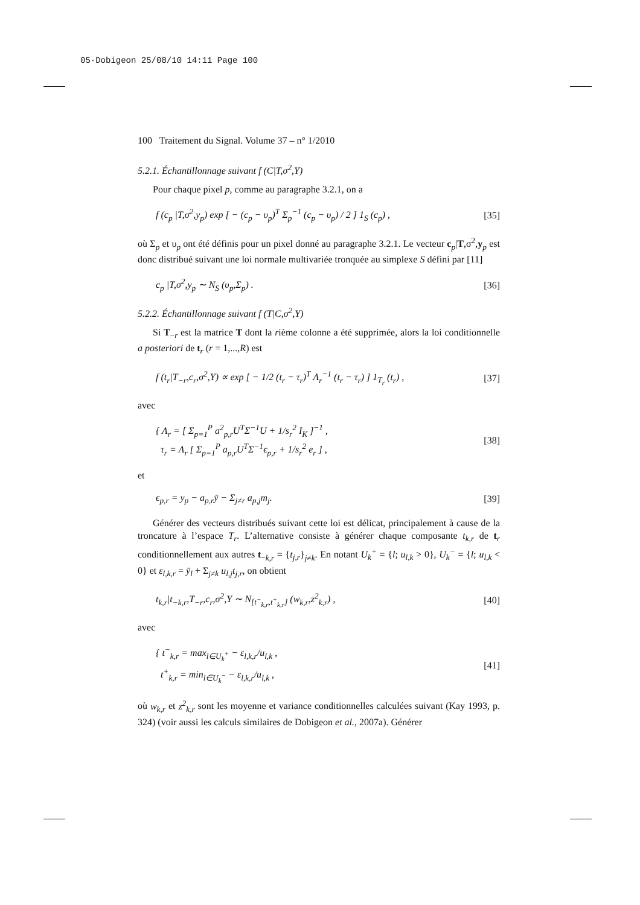05·Dobigeon 25/08/10 14:11 Page 100
100 Traitement du Signal. Volume 37 – n° 1/2010
5.2.1. Échantillonnage suivant f (C|T,σ<sup>2</sup>,Y)
Pour chaque pixel p, comme au paragraphe 3.2.1, on a
f (c<sub>p</sub> |T,σ<sup>2</sup>,y<sub>p</sub>) exp [ − (c<sub>p</sub> − υ<sub>p</sub>)<sup>T</sup> Σ<sub>p</sub><sup>−1</sup> (c<sub>p</sub> − υ<sub>p</sub>) / 2 ] 1<sub>S</sub> (c<sub>p</sub>) , [35]
où Σ<sub>p</sub> et υ<sub>p</sub> ont été définis pour un pixel donné au paragraphe 3.2.1. Le vecteur c<sub>p</sub>|T,σ<sup>2</sup>,y<sub>p</sub> est donc distribué suivant une loi normale multivariée tronquée au simplexe S défini par [11]
c<sub>p</sub> |T,σ<sup>2</sup>,y<sub>p</sub> ∼ N<sub>S</sub> (υ<sub>p</sub>,Σ<sub>p</sub>) . [36]
5.2.2. Échantillonnage suivant f (T|C,σ<sup>2</sup>,Y)
Si T<sub>−r</sub> est la matrice T dont la rième colonne a été supprimée, alors la loi conditionnelle a posteriori de t<sub>r</sub> (r = 1,...,R) est
f (t<sub>r</sub>|T<sub>−r</sub>,c<sub>r</sub>,σ<sup>2</sup>,Y) ∝ exp [ − 1/2 (t<sub>r</sub> − τ<sub>r</sub>)<sup>T</sup> Λ<sub>r</sub><sup>−1</sup> (t<sub>r</sub> − τ<sub>r</sub>) ] 1<sub>T<sub>r</sub></sub> (t<sub>r</sub>) , [37]
avec
{ Λ<sub>r</sub> = [ Σ<sub>p=1</sub><sup>P</sup> a<sup>2</sup><sub>p,r</sub>U<sup>T</sup>Σ<sup>−1</sup>U + 1/s<sub>r</sub><sup>2</sup> I<sub>K</sub> ]<sup>−1</sup> ,
τ<sub>r</sub> = Λ<sub>r</sub> [ Σ<sub>p=1</sub><sup>P</sup> a<sub>p,r</sub>U<sup>T</sup>Σ<sup>−1</sup>ϵ<sub>p,r</sub> + 1/s<sub>r</sub><sup>2</sup> e<sub>r</sub> ] , [38]
et
ϵ<sub>p,r</sub> = y<sub>p</sub> − a<sub>p,r</sub>ȳ − Σ<sub>j≠r</sub> a<sub>p,j</sub>m<sub>j</sub>. [39]
Générer des vecteurs distribués suivant cette loi est délicat, principalement à cause de la troncature à l’espace T<sub>r</sub>. L’alternative consiste à générer chaque composante t<sub>k,r</sub> de t<sub>r</sub> conditionnellement aux autres t<sub>−k,r</sub> = {t<sub>j,r</sub>}<sub>j≠k</sub>. En notant U<sub>k</sub><sup>+</sup> = {l; u<sub>l,k</sub> > 0}, U<sub>k</sub><sup>−</sup> = {l; u<sub>l,k</sub> < 0} et ε<sub>l,k,r</sub> = ȳ<sub>l</sub> + Σ<sub>j≠k</sub> u<sub>l,j</sub>t<sub>j,r</sub>, on obtient
t<sub>k,r</sub>|t<sub>−k,r</sub>,T<sub>−r</sub>,c<sub>r</sub>,σ<sup>2</sup>,Y ∼ N<sub>[t<sup>−</sup><sub>k,r</sub>,t<sup>+</sup><sub>k,r</sub>]</sub> (w<sub>k,r</sub>,z<sup>2</sup><sub>k,r</sub>) , [40]
avec
{ t<sup>−</sup><sub>k,r</sub> = max<sub>l∈U<sub>k</sub><sup>+</sup></sub> − ε<sub>l,k,r</sub>/u<sub>l,k</sub> ,
t<sup>+</sup><sub>k,r</sub> = min<sub>l∈U<sub>k</sub><sup>−</sup></sub> − ε<sub>l,k,r</sub>/u<sub>l,k</sub> , [41]
où w<sub>k,r</sub> et z<sup>2</sup><sub>k,r</sub> sont les moyenne et variance conditionnelles calculées suivant (Kay 1993, p. 324) (voir aussi les calculs similaires de Dobigeon et al., 2007a). Générer